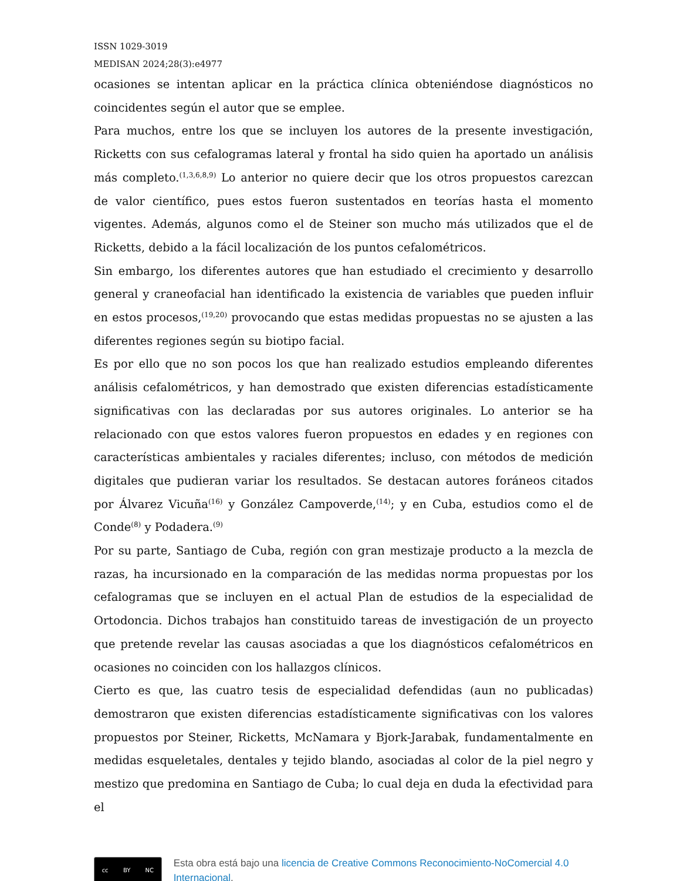ISSN 1029-3019
MEDISAN 2024;28(3):e4977
ocasiones se intentan aplicar en la práctica clínica obteniéndose diagnósticos no coincidentes según el autor que se emplee.
Para muchos, entre los que se incluyen los autores de la presente investigación, Ricketts con sus cefalogramas lateral y frontal ha sido quien ha aportado un análisis más completo.<sup>(1,3,6,8,9)</sup> Lo anterior no quiere decir que los otros propuestos carezcan de valor científico, pues estos fueron sustentados en teorías hasta el momento vigentes. Además, algunos como el de Steiner son mucho más utilizados que el de Ricketts, debido a la fácil localización de los puntos cefalométricos.
Sin embargo, los diferentes autores que han estudiado el crecimiento y desarrollo general y craneofacial han identificado la existencia de variables que pueden influir en estos procesos,<sup>(19,20)</sup> provocando que estas medidas propuestas no se ajusten a las diferentes regiones según su biotipo facial.
Es por ello que no son pocos los que han realizado estudios empleando diferentes análisis cefalométricos, y han demostrado que existen diferencias estadísticamente significativas con las declaradas por sus autores originales. Lo anterior se ha relacionado con que estos valores fueron propuestos en edades y en regiones con características ambientales y raciales diferentes; incluso, con métodos de medición digitales que pudieran variar los resultados. Se destacan autores foráneos citados por Álvarez Vicuña<sup>(16)</sup> y González Campoverde,<sup>(14)</sup>; y en Cuba, estudios como el de Conde<sup>(8)</sup> y Podadera.<sup>(9)</sup>
Por su parte, Santiago de Cuba, región con gran mestizaje producto a la mezcla de razas, ha incursionado en la comparación de las medidas norma propuestas por los cefalogramas que se incluyen en el actual Plan de estudios de la especialidad de Ortodoncia. Dichos trabajos han constituido tareas de investigación de un proyecto que pretende revelar las causas asociadas a que los diagnósticos cefalométricos en ocasiones no coinciden con los hallazgos clínicos.
Cierto es que, las cuatro tesis de especialidad defendidas (aun no publicadas) demostraron que existen diferencias estadísticamente significativas con los valores propuestos por Steiner, Ricketts, McNamara y Bjork-Jarabak, fundamentalmente en medidas esqueletales, dentales y tejido blando, asociadas al color de la piel negro y mestizo que predomina en Santiago de Cuba; lo cual deja en duda la efectividad para el
cc BY NC
Esta obra está bajo una licencia de Creative Commons Reconocimiento-NoComercial 4.0 Internacional.